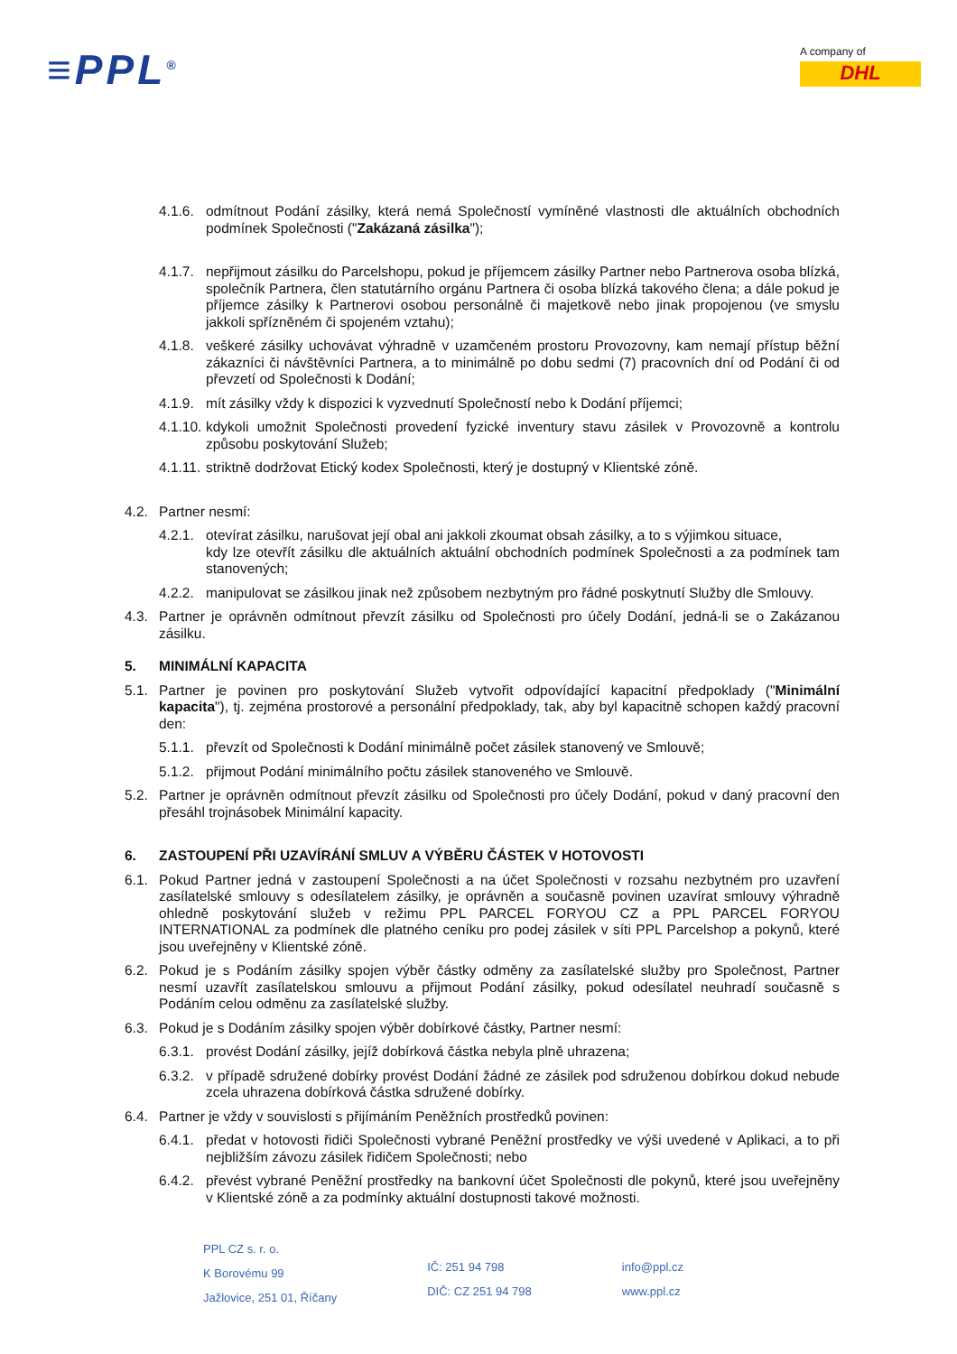≡PPL<sup>®</sup>
A company of
DHL
4.1.6.
odmítnout Podání zásilky, která nemá Společností vymíněné vlastnosti dle aktuálních obchodních podmínek Společnosti ("Zakázaná zásilka");
4.1.7.
nepřijmout zásilku do Parcelshopu, pokud je příjemcem zásilky Partner nebo Partnerova osoba blízká, společník Partnera, člen statutárního orgánu Partnera či osoba blízká takového člena; a dále pokud je příjemce zásilky k Partnerovi osobou personálně či majetkově nebo jinak propojenou (ve smyslu jakkoli spřízněném či spojeném vztahu);
4.1.8.
veškeré zásilky uchovávat výhradně v uzamčeném prostoru Provozovny, kam nemají přístup běžní zákazníci či návštěvníci Partnera, a to minimálně po dobu sedmi (7) pracovních dní od Podání či od převzetí od Společnosti k Dodání;
4.1.9.
mít zásilky vždy k dispozici k vyzvednutí Společností nebo k Dodání příjemci;
4.1.10.
kdykoli umožnit Společnosti provedení fyzické inventury stavu zásilek v Provozovně a kontrolu způsobu poskytování Služeb;
4.1.11.
striktně dodržovat Etický kodex Společnosti, který je dostupný v Klientské zóně.
4.2. Partner nesmí:
4.2.1.
otevírat zásilku, narušovat její obal ani jakkoli zkoumat obsah zásilky, a to s výjimkou situace,
kdy lze otevřít zásilku dle aktuálních aktuální obchodních podmínek Společnosti a za podmínek tam stanovených;
4.2.2.
manipulovat se zásilkou jinak než způsobem nezbytným pro řádné poskytnutí Služby dle Smlouvy.
4.3. Partner je oprávněn odmítnout převzít zásilku od Společnosti pro účely Dodání, jedná-li se o Zakázanou zásilku.
5. MINIMÁLNÍ KAPACITA
5.1. Partner je povinen pro poskytování Služeb vytvořit odpovídající kapacitní předpoklady ("Minimální kapacita"), tj. zejména prostorové a personální předpoklady, tak, aby byl kapacitně schopen každý pracovní den:
5.1.1.
převzít od Společnosti k Dodání minimálně počet zásilek stanovený ve Smlouvě;
5.1.2.
přijmout Podání minimálního počtu zásilek stanoveného ve Smlouvě.
5.2. Partner je oprávněn odmítnout převzít zásilku od Společnosti pro účely Dodání, pokud v daný pracovní den přesáhl trojnásobek Minimální kapacity.
6. ZASTOUPENÍ PŘI UZAVÍRÁNÍ SMLUV A VÝBĚRU ČÁSTEK V HOTOVOSTI
6.1. Pokud Partner jedná v zastoupení Společnosti a na účet Společnosti v rozsahu nezbytném pro uzavření zasílatelské smlouvy s odesílatelem zásilky, je oprávněn a současně povinen uzavírat smlouvy výhradně ohledně poskytování služeb v režimu PPL PARCEL FORYOU CZ a PPL PARCEL FORYOU INTERNATIONAL za podmínek dle platného ceníku pro podej zásilek v síti PPL Parcelshop a pokynů, které jsou uveřejněny v Klientské zóně.
6.2. Pokud je s Podáním zásilky spojen výběr částky odměny za zasílatelské služby pro Společnost, Partner nesmí uzavřít zasílatelskou smlouvu a přijmout Podání zásilky, pokud odesílatel neuhradí současně s Podáním celou odměnu za zasílatelské služby.
6.3. Pokud je s Dodáním zásilky spojen výběr dobírkové částky, Partner nesmí:
6.3.1.
provést Dodání zásilky, jejíž dobírková částka nebyla plně uhrazena;
6.3.2.
v případě sdružené dobírky provést Dodání žádné ze zásilek pod sdruženou dobírkou dokud nebude zcela uhrazena dobírková částka sdružené dobírky.
6.4. Partner je vždy v souvislosti s přijímáním Peněžních prostředků povinen:
6.4.1.
předat v hotovosti řidiči Společnosti vybrané Peněžní prostředky ve výši uvedené v Aplikaci, a to při nejbližším závozu zásilek řidičem Společnosti; nebo
6.4.2.
převést vybrané Peněžní prostředky na bankovní účet Společnosti dle pokynů, které jsou uveřejněny v Klientské zóně a za podmínky aktuální dostupnosti takové možnosti.
PPL CZ s. r. o.
K Borovému 99
Jažlovice, 251 01, Říčany
IČ: 251 94 798
DIČ: CZ 251 94 798
info@ppl.cz
www.ppl.cz